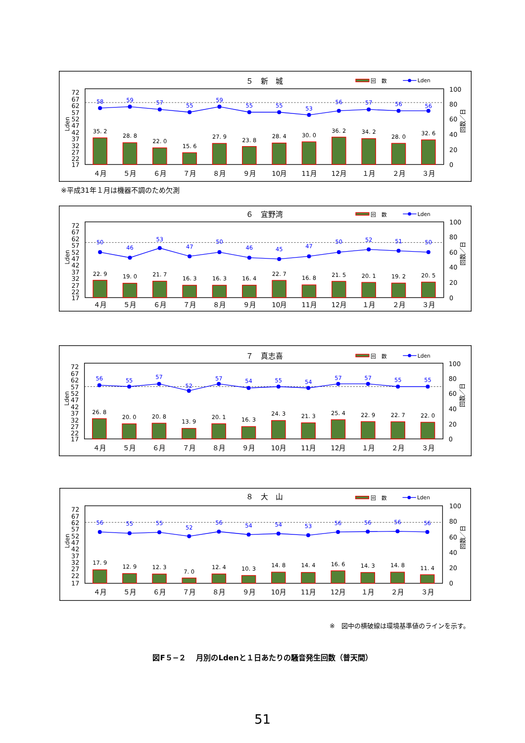５　新　城
回　数
Lden
72
67
62
57
52
47
42
37
32
27
22
17
Lden
100
80
60
40
20
0
回数／日
35. 2
28. 8
22. 0
15. 6
27. 9
23. 8
28. 4
30. 0
36. 2
34. 2
28. 0
32. 6
58
59
57
55
59
55
55
53
56
57
56
56
４月
５月
６月
７月
８月
９月
10月
11月
12月
１月
２月
３月
※平成31年１月は機器不調のため欠測
６　宜野湾
回　数
Lden
72
67
62
57
52
47
42
37
32
27
22
17
Lden
100
80
60
40
20
0
回数／日
22. 9
19. 0
21. 7
16. 3
16. 3
16. 4
22. 7
16. 8
21. 5
20. 1
19. 2
20. 5
50
46
53
47
50
46
45
47
50
52
51
50
４月
５月
６月
７月
８月
９月
10月
11月
12月
１月
２月
３月
７　真志喜
回　数
Lden
72
67
62
57
52
47
42
37
32
27
22
17
Lden
100
80
60
40
20
0
回数／日
26. 8
20. 0
20. 8
13. 9
20. 1
16. 3
24. 3
21. 3
25. 4
22. 9
22. 7
22. 0
56
55
57
52
57
54
55
54
57
57
55
55
４月
５月
６月
７月
８月
９月
10月
11月
12月
１月
２月
３月
８　大　山
回　数
Lden
72
67
62
57
52
47
42
37
32
27
22
17
Lden
100
80
60
40
20
0
回数／日
17. 9
12. 9
12. 3
7. 0
12. 4
10. 3
14. 8
14. 4
16. 6
14. 3
14. 8
11. 4
56
55
55
52
56
54
54
53
56
56
56
56
４月
５月
６月
７月
８月
９月
10月
11月
12月
１月
２月
３月
※　図中の横破線は環境基準値のラインを示す。
図F５−２　 月別のLdenと１日あたりの騒音発生回数（普天間）
51